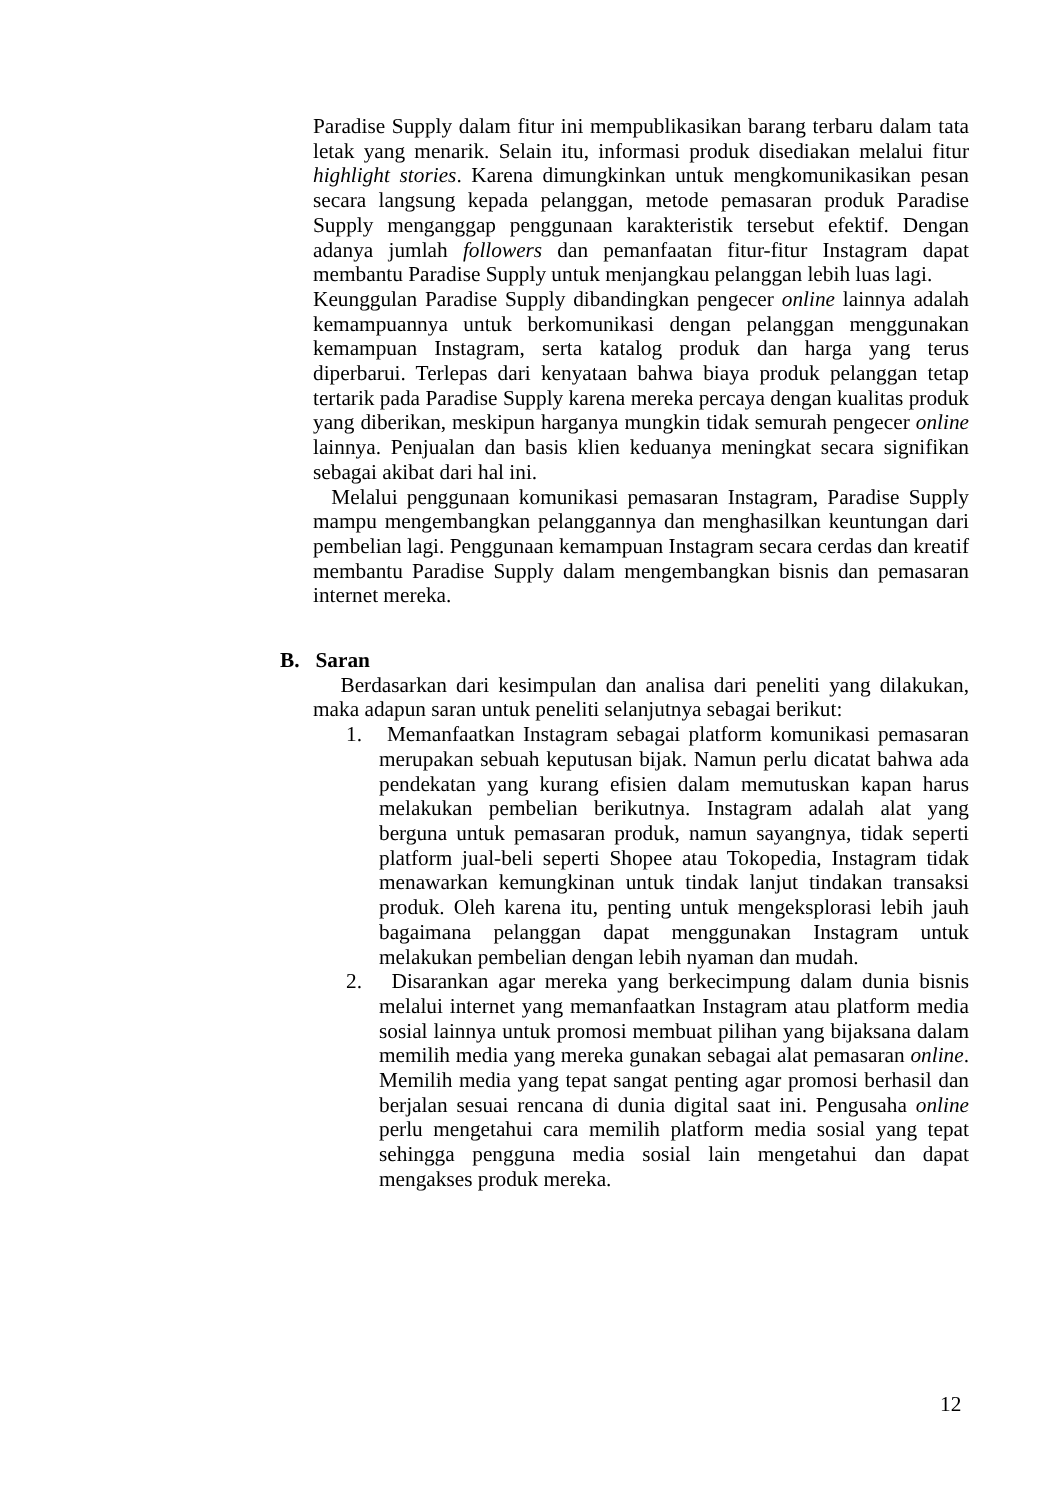Paradise Supply dalam fitur ini mempublikasikan barang terbaru dalam tata letak yang menarik. Selain itu, informasi produk disediakan melalui fitur highlight stories. Karena dimungkinkan untuk mengkomunikasikan pesan secara langsung kepada pelanggan, metode pemasaran produk Paradise Supply menganggap penggunaan karakteristik tersebut efektif. Dengan adanya jumlah followers dan pemanfaatan fitur-fitur Instagram dapat membantu Paradise Supply untuk menjangkau pelanggan lebih luas lagi.
Keunggulan Paradise Supply dibandingkan pengecer online lainnya adalah kemampuannya untuk berkomunikasi dengan pelanggan menggunakan kemampuan Instagram, serta katalog produk dan harga yang terus diperbarui. Terlepas dari kenyataan bahwa biaya produk pelanggan tetap tertarik pada Paradise Supply karena mereka percaya dengan kualitas produk yang diberikan, meskipun harganya mungkin tidak semurah pengecer online lainnya. Penjualan dan basis klien keduanya meningkat secara signifikan sebagai akibat dari hal ini.
Melalui penggunaan komunikasi pemasaran Instagram, Paradise Supply mampu mengembangkan pelanggannya dan menghasilkan keuntungan dari pembelian lagi. Penggunaan kemampuan Instagram secara cerdas dan kreatif membantu Paradise Supply dalam mengembangkan bisnis dan pemasaran internet mereka.
B. Saran
Berdasarkan dari kesimpulan dan analisa dari peneliti yang dilakukan, maka adapun saran untuk peneliti selanjutnya sebagai berikut:
1. Memanfaatkan Instagram sebagai platform komunikasi pemasaran merupakan sebuah keputusan bijak. Namun perlu dicatat bahwa ada pendekatan yang kurang efisien dalam memutuskan kapan harus melakukan pembelian berikutnya. Instagram adalah alat yang berguna untuk pemasaran produk, namun sayangnya, tidak seperti platform jual-beli seperti Shopee atau Tokopedia, Instagram tidak menawarkan kemungkinan untuk tindak lanjut tindakan transaksi produk. Oleh karena itu, penting untuk mengeksplorasi lebih jauh bagaimana pelanggan dapat menggunakan Instagram untuk melakukan pembelian dengan lebih nyaman dan mudah.
2. Disarankan agar mereka yang berkecimpung dalam dunia bisnis melalui internet yang memanfaatkan Instagram atau platform media sosial lainnya untuk promosi membuat pilihan yang bijaksana dalam memilih media yang mereka gunakan sebagai alat pemasaran online. Memilih media yang tepat sangat penting agar promosi berhasil dan berjalan sesuai rencana di dunia digital saat ini. Pengusaha online perlu mengetahui cara memilih platform media sosial yang tepat sehingga pengguna media sosial lain mengetahui dan dapat mengakses produk mereka.
12